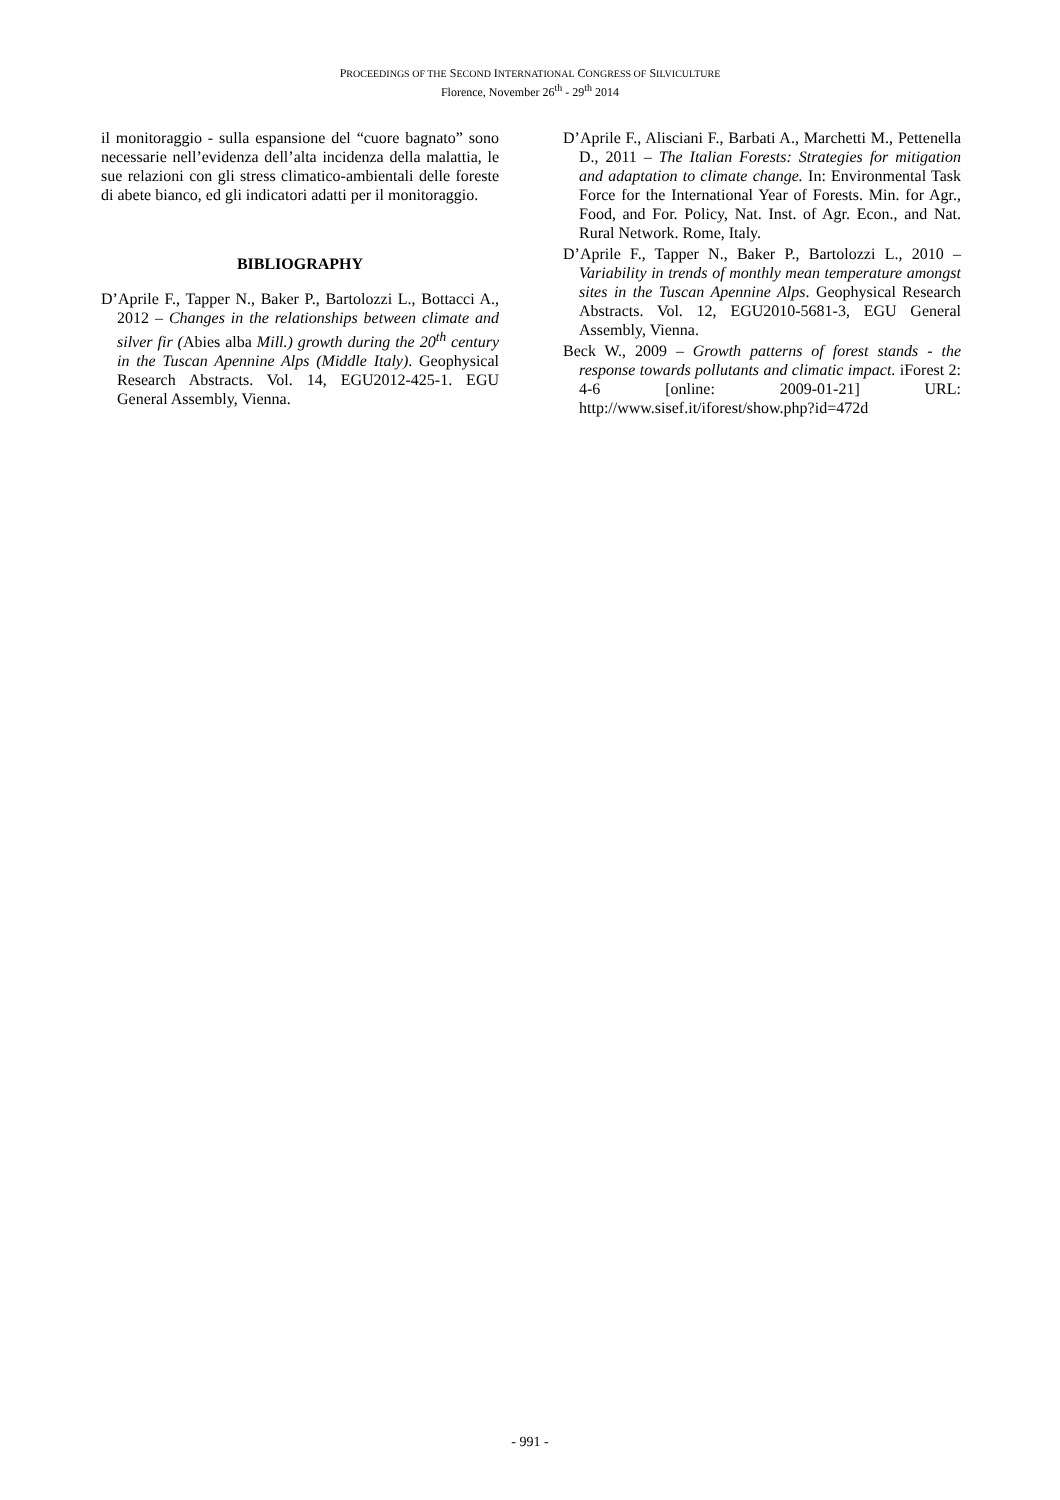PROCEEDINGS OF THE SECOND INTERNATIONAL CONGRESS OF SILVICULTURE
Florence, November 26<sup>th</sup> - 29<sup>th</sup> 2014
il monitoraggio - sulla espansione del “cuore bagnato” sono necessarie nell’evidenza dell’alta incidenza della malattia, le sue relazioni con gli stress climatico-ambientali delle foreste di abete bianco, ed gli indicatori adatti per il monitoraggio.
BIBLIOGRAPHY
D’Aprile F., Tapper N., Baker P., Bartolozzi L., Bottacci A., 2012 – Changes in the relationships between climate and silver fir (Abies alba Mill.) growth during the 20<sup>th</sup> century in the Tuscan Apennine Alps (Middle Italy). Geophysical Research Abstracts. Vol. 14, EGU2012-425-1. EGU General Assembly, Vienna.
D’Aprile F., Alisciani F., Barbati A., Marchetti M., Pettenella D., 2011 – The Italian Forests: Strategies for mitigation and adaptation to climate change. In: Environmental Task Force for the International Year of Forests. Min. for Agr., Food, and For. Policy, Nat. Inst. of Agr. Econ., and Nat. Rural Network. Rome, Italy.
D’Aprile F., Tapper N., Baker P., Bartolozzi L., 2010 – Variability in trends of monthly mean temperature amongst sites in the Tuscan Apennine Alps. Geophysical Research Abstracts. Vol. 12, EGU2010-5681-3, EGU General Assembly, Vienna.
Beck W., 2009 – Growth patterns of forest stands - the response towards pollutants and climatic impact. iForest 2: 4-6 [online: 2009-01-21] URL: http://www.sisef.it/iforest/show.php?id=472d
- 991 -